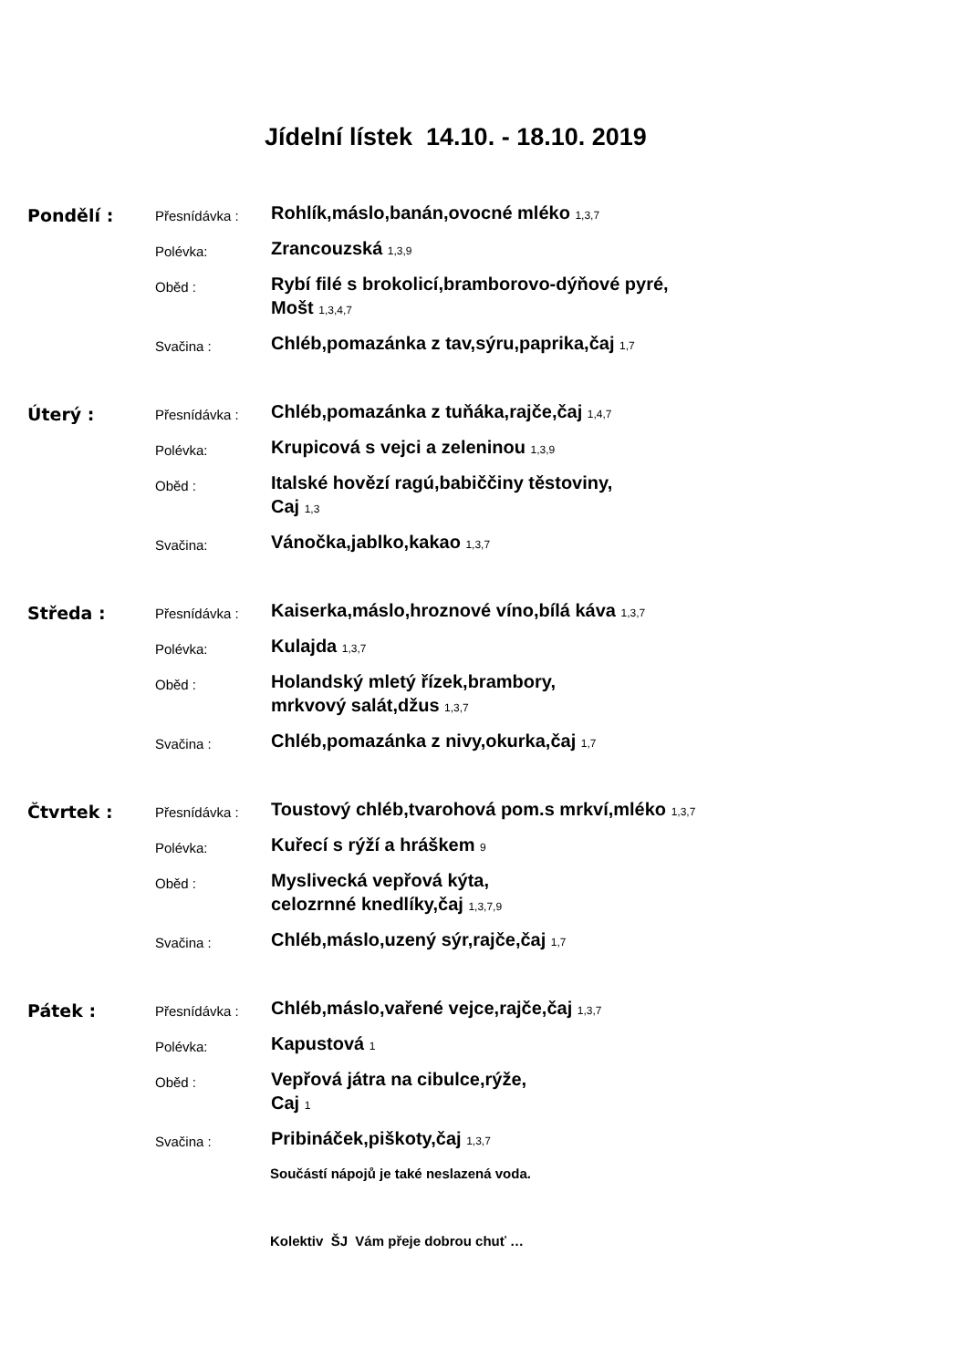Jídelní lístek 14.10. - 18.10. 2019
Pondělí :
Přesnídávka :
Rohlík,máslo,banán,ovocné mléko 1,3,7
Polévka:
Zrancouzská 1,3,9
Oběd :
Rybí filé s brokolicí,bramborovo-dýňové pyré,
Mošt 1,3,4,7
Svačina :
Chléb,pomazánka z tav,sýru,paprika,čaj 1,7
Úterý :
Přesnídávka :
Chléb,pomazánka z tuňáka,rajče,čaj 1,4,7
Polévka:
Krupicová s vejci a zeleninou 1,3,9
Oběd :
Italské hovězí ragú,babiččiny těstoviny,
Caj 1,3
Svačina:
Vánočka,jablko,kakao 1,3,7
Středa :
Přesnídávka :
Kaiserka,máslo,hroznové víno,bílá káva 1,3,7
Polévka:
Kulajda 1,3,7
Oběd :
Holandský mletý řízek,brambory,
mrkvový salát,džus 1,3,7
Svačina :
Chléb,pomazánka z nivy,okurka,čaj 1,7
Čtvrtek :
Přesnídávka :
Toustový chléb,tvarohová pom.s mrkví,mléko 1,3,7
Polévka:
Kuřecí s rýží a hráškem 9
Oběd :
Myslivecká vepřová kýta,
celozrnné knedlíky,čaj 1,3,7,9
Svačina :
Chléb,máslo,uzený sýr,rajče,čaj 1,7
Pátek :
Přesnídávka :
Chléb,máslo,vařené vejce,rajče,čaj 1,3,7
Polévka:
Kapustová 1
Oběd :
Vepřová játra na cibulce,rýže,
Caj 1
Svačina :
Pribináček,piškoty,čaj 1,3,7
Součástí nápojů je také neslazená voda.
Kolektiv ŠJ Vám přeje dobrou chuť …